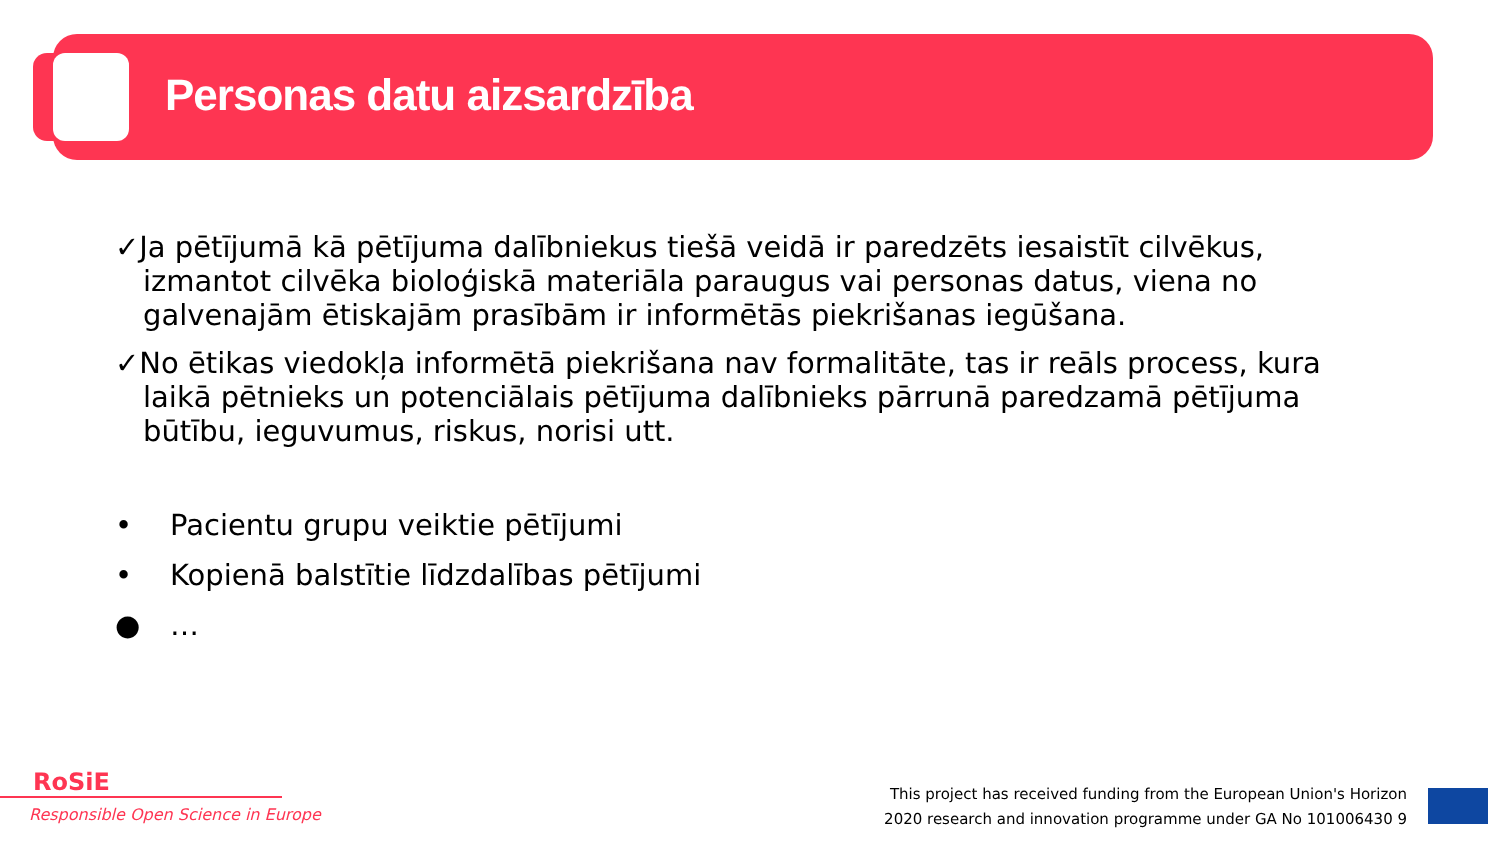Personas datu aizsardzība
✓Ja pētījumā kā pētījuma dalībniekus tiešā veidā ir paredzēts iesaistīt cilvēkus, izmantot cilvēka bioloģiskā materiāla paraugus vai personas datus, viena no galvenajām ētiskajām prasībām ir informētās piekrišanas iegūšana.
✓No ētikas viedokļa informētā piekrišana nav formalitāte, tas ir reāls process, kura laikā pētnieks un potenciālais pētījuma dalībnieks pārrunā paredzamā pētījuma būtību, ieguvumus, riskus, norisi utt.
• Pacientu grupu veiktie pētījumi
• Kopienā balstītie līdzdalības pētījumi
● …
RoSiE
Responsible Open Science in Europe
This project has received funding from the European Union's Horizon
2020 research and innovation programme under GA No 101006430 9